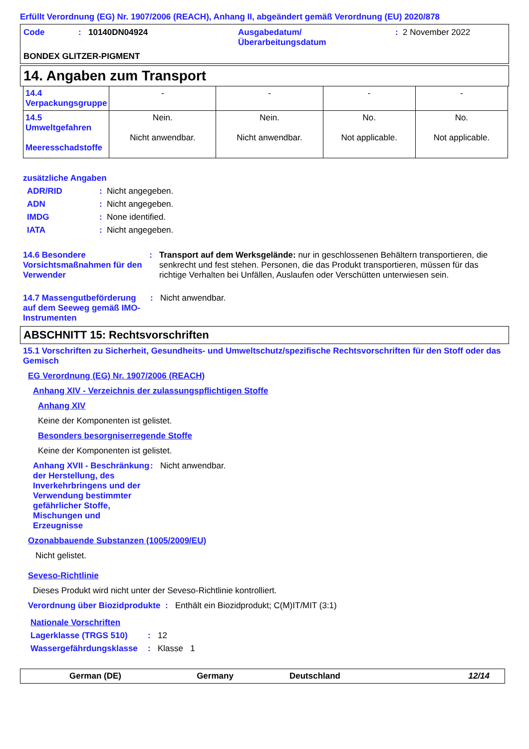Erfüllt Verordnung (EG) Nr. 1907/2006 (REACH), Anhang II, abgeändert gemäß Verordnung (EU) 2020/878
Code : 10140DN04924 Ausgabedatum/
Überarbeitungsdatum
: 2 November 2022
BONDEX GLITZER-PIGMENT
14. Angaben zum Transport
| 14.4 Verpackungsgruppe | - | - | - | - |
| 14.5 Umweltgefahren Meeresschadstoffe | Nein. Nicht anwendbar. | Nein. Nicht anwendbar. | No. Not applicable. | No. Not applicable. |
zusätzliche Angaben
ADR/RID: Nicht angegeben.
ADN: Nicht angegeben.
IMDG: None identified.
IATA: Nicht angegeben.
14.6 Besondere Vorsichtsmaßnahmen für den Verwender: Transport auf dem Werksgelände: nur in geschlossenen Behältern transportieren, die senkrecht und fest stehen. Personen, die das Produkt transportieren, müssen für das richtige Verhalten bei Unfällen, Auslaufen oder Verschütten unterwiesen sein.
14.7 Massengutbeförderung auf dem Seeweg gemäß IMO-Instrumenten: Nicht anwendbar.
ABSCHNITT 15: Rechtsvorschriften
15.1 Vorschriften zu Sicherheit, Gesundheits- und Umweltschutz/spezifische Rechtsvorschriften für den Stoff oder das Gemisch
EG Verordnung (EG) Nr. 1907/2006 (REACH)
Anhang XIV - Verzeichnis der zulassungspflichtigen Stoffe
Anhang XIV
Keine der Komponenten ist gelistet.
Besonders besorgniserregende Stoffe
Keine der Komponenten ist gelistet.
Anhang XVII - Beschränkung der Herstellung, des Inverkehrbringens und der Verwendung bestimmter gefährlicher Stoffe, Mischungen und Erzeugnisse: Nicht anwendbar.
Ozonabbauende Substanzen (1005/2009/EU)
Nicht gelistet.
Seveso-Richtlinie
Dieses Produkt wird nicht unter der Seveso-Richtlinie kontrolliert.
Verordnung über Biozidprodukte: Enthält ein Biozidprodukt; C(M)IT/MIT (3:1)
Nationale Vorschriften
Lagerklasse (TRGS 510): 12
Wassergefährdungsklasse: Klasse 1
German (DE) Germany Deutschland 12/14